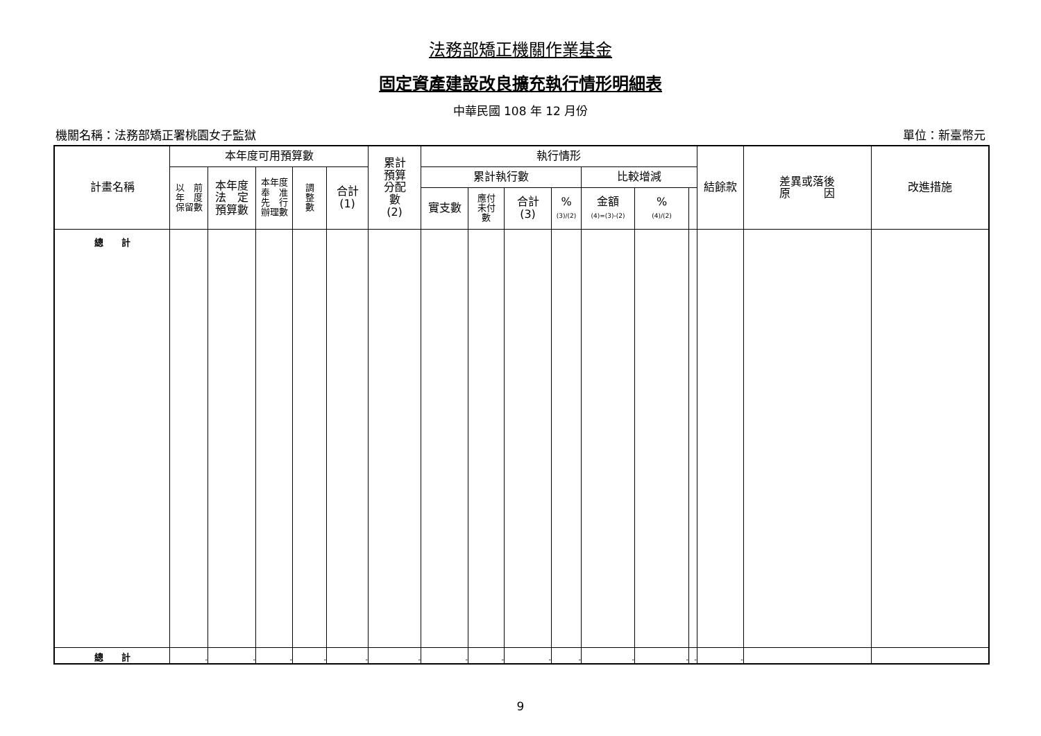法務部矯正機關作業基金
固定資產建設改良擴充執行情形明細表
中華民國 108 年 12 月份
機關名稱：法務部矯正署桃園女子監獄 單位：新臺幣元
| 計畫名稱 | 本年度可用預算數 | | | | | 累計 預算 分配 數 (2) | 執行情形 | | | | | | | 結餘款 | 差異或落後 原 因 | 改進措施 |
| --- | --- | --- | --- | --- | --- | --- | --- | --- | --- | --- | --- | --- | --- | --- | --- | --- |
| | 以 前 年 度 保留數 | 本年度 法 定 預算數 | 本年度 奉 准 先 行 辦理數 | 調 整 數 | 合計 (1) | | 累計執行數 | | | | 比較增減 | | | | | |
| | | | | | | | 實支數 | 應付 未付 數 | 合計 (3) | % (3)/(2) | 金額 (4)=(3)-(2) | % (4)/(2) | | | | |
| 總 計 | | | | | | | | | | | | | | | | |
| 總 計 | - | - | - | - | - | - | - | - | - | - | - | - | - | - | | |
9